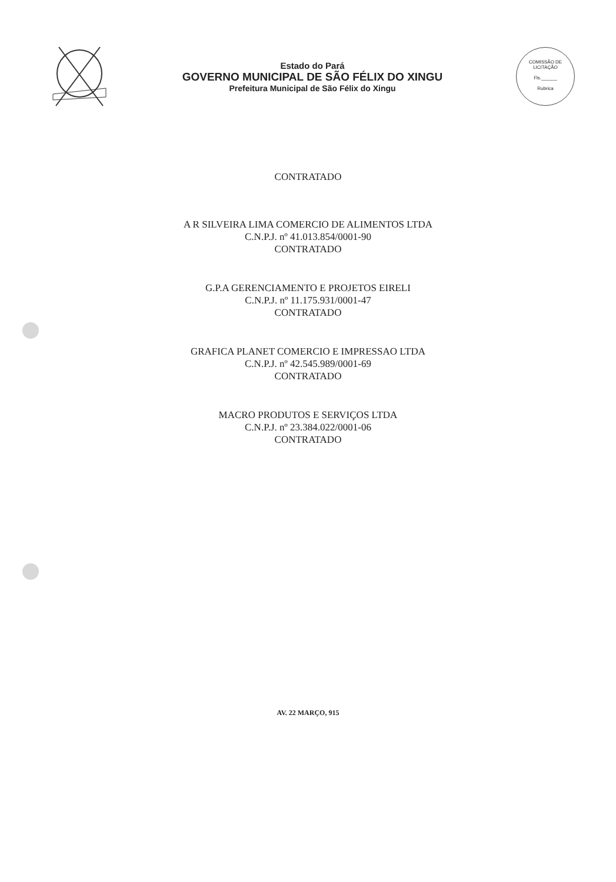Estado do Pará
GOVERNO MUNICIPAL DE SÃO FÉLIX DO XINGU
Prefeitura Municipal de São Félix do Xingu
COMISSÃO DE LICITAÇÃO
Fls.______
Rubrica
CONTRATADO
A R SILVEIRA LIMA COMERCIO DE ALIMENTOS LTDA
C.N.P.J. nº 41.013.854/0001-90
CONTRATADO
G.P.A GERENCIAMENTO E PROJETOS EIRELI
C.N.P.J. nº 11.175.931/0001-47
CONTRATADO
GRAFICA PLANET COMERCIO E IMPRESSAO LTDA
C.N.P.J. nº 42.545.989/0001-69
CONTRATADO
MACRO PRODUTOS E SERVIÇOS LTDA
C.N.P.J. nº 23.384.022/0001-06
CONTRATADO
AV. 22 MARÇO, 915